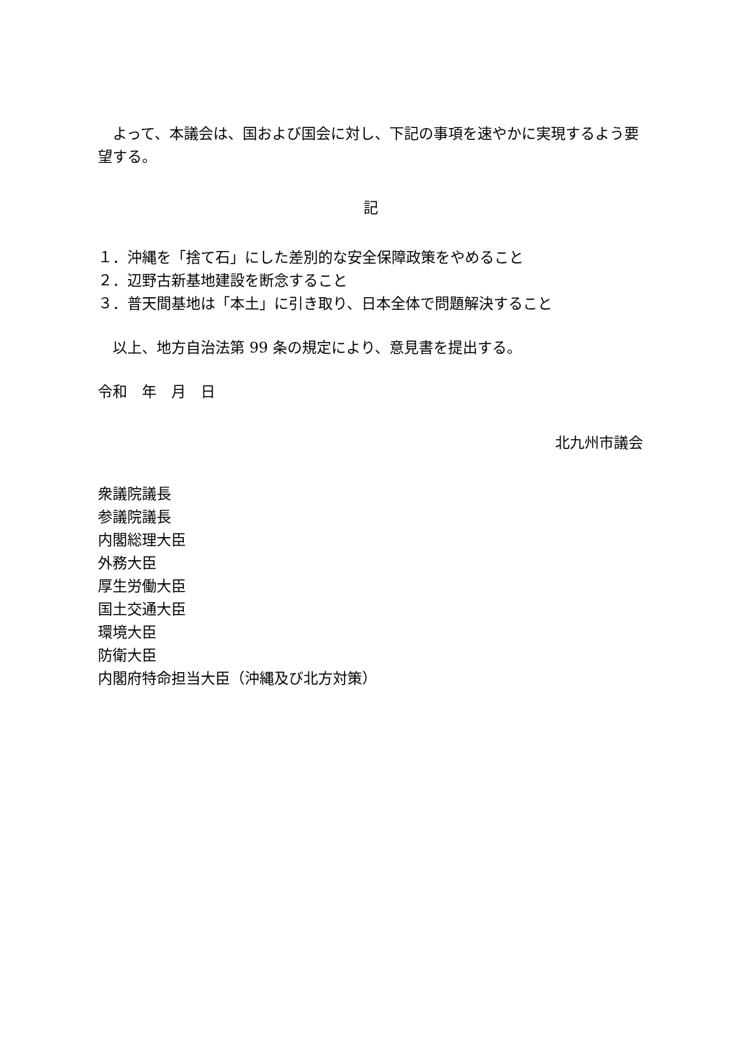よって、本議会は、国および国会に対し、下記の事項を速やかに実現するよう要望する。
記
１．沖縄を「捨て石」にした差別的な安全保障政策をやめること
２．辺野古新基地建設を断念すること
３．普天間基地は「本土」に引き取り、日本全体で問題解決すること
　以上、地方自治法第 99 条の規定により、意見書を提出する。
令和　年　月　日
北九州市議会
衆議院議長
参議院議長
内閣総理大臣
外務大臣
厚生労働大臣
国土交通大臣
環境大臣
防衛大臣
内閣府特命担当大臣（沖縄及び北方対策）